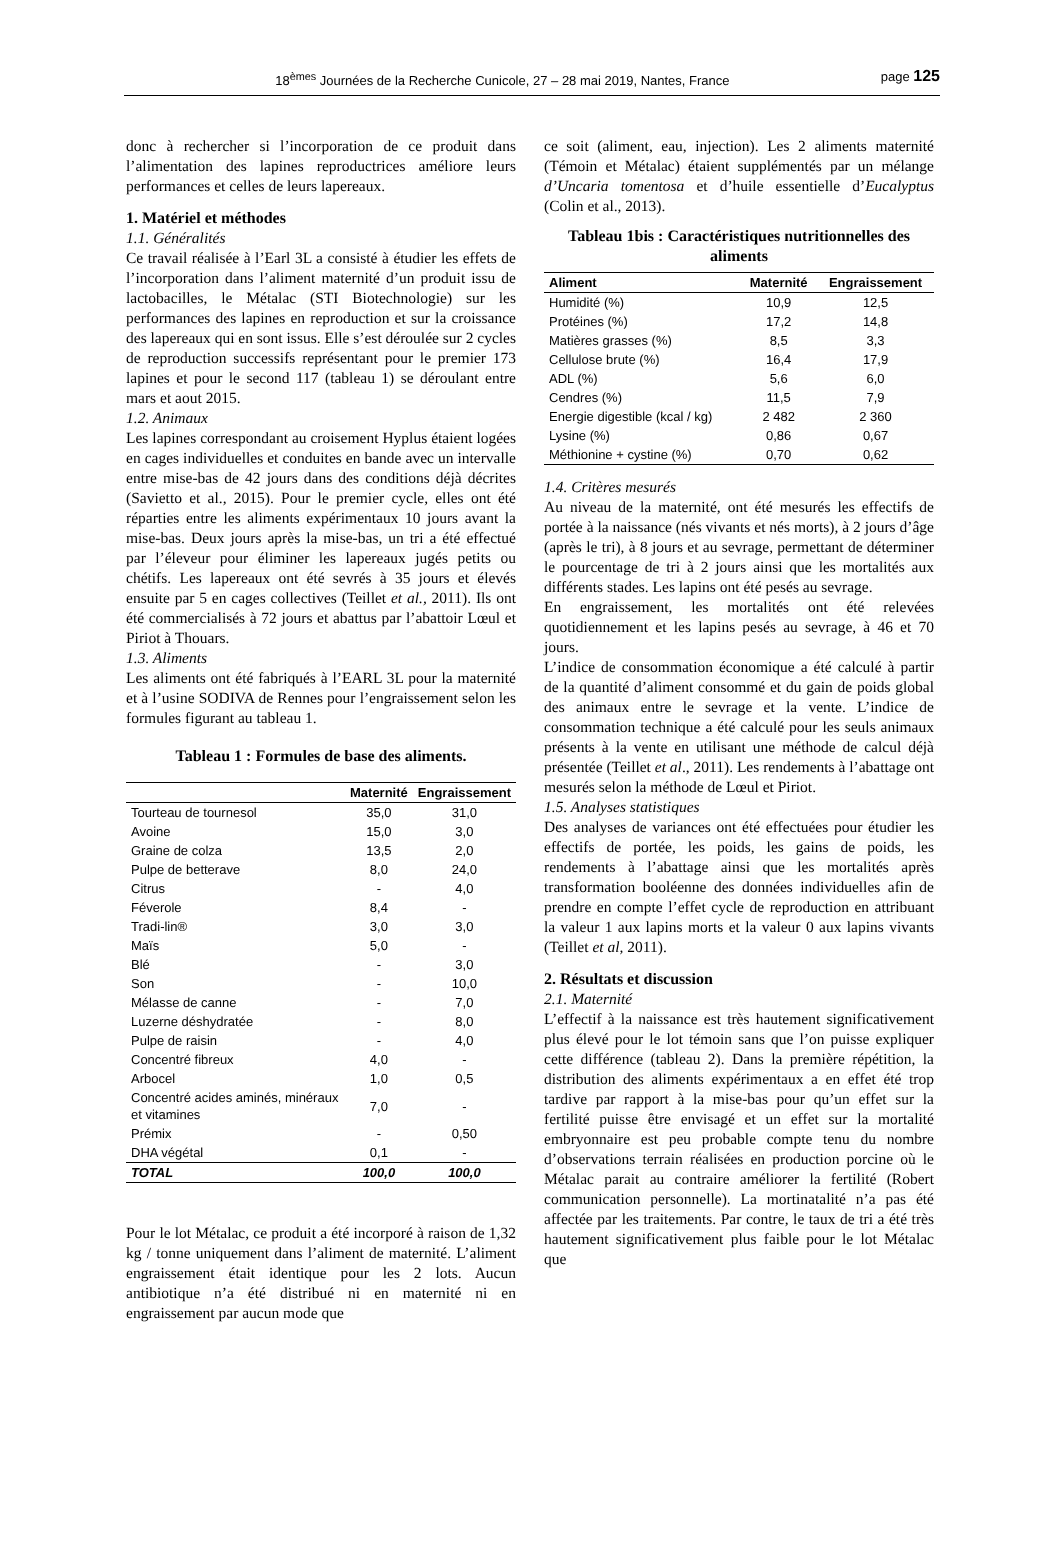18<sup>èmes</sup> Journées de la Recherche Cunicole, 27 – 28 mai 2019, Nantes, France page 125
donc à rechercher si l’incorporation de ce produit dans l’alimentation des lapines reproductrices améliore leurs performances et celles de leurs lapereaux.
1. Matériel et méthodes
1.1. Généralités
Ce travail réalisée à l’Earl 3L a consisté à étudier les effets de l’incorporation dans l’aliment maternité d’un produit issu de lactobacilles, le Métalac (STI Biotechnologie) sur les performances des lapines en reproduction et sur la croissance des lapereaux qui en sont issus. Elle s’est déroulée sur 2 cycles de reproduction successifs représentant pour le premier 173 lapines et pour le second 117 (tableau 1) se déroulant entre mars et aout 2015.
1.2. Animaux
Les lapines correspondant au croisement Hyplus étaient logées en cages individuelles et conduites en bande avec un intervalle entre mise-bas de 42 jours dans des conditions déjà décrites (Savietto et al., 2015). Pour le premier cycle, elles ont été réparties entre les aliments expérimentaux 10 jours avant la mise-bas. Deux jours après la mise-bas, un tri a été effectué par l’éleveur pour éliminer les lapereaux jugés petits ou chétifs. Les lapereaux ont été sevrés à 35 jours et élevés ensuite par 5 en cages collectives (Teillet et al., 2011). Ils ont été commercialisés à 72 jours et abattus par l’abattoir Lœul et Piriot à Thouars.
1.3. Aliments
Les aliments ont été fabriqués à l’EARL 3L pour la maternité et à l’usine SODIVA de Rennes pour l’engraissement selon les formules figurant au tableau 1.
Tableau 1 : Formules de base des aliments.
| | Maternité | Engraissement |
| --- | --- | --- |
| Tourteau de tournesol | 35,0 | 31,0 |
| Avoine | 15,0 | 3,0 |
| Graine de colza | 13,5 | 2,0 |
| Pulpe de betterave | 8,0 | 24,0 |
| Citrus | - | 4,0 |
| Féverole | 8,4 | - |
| Tradi-lin® | 3,0 | 3,0 |
| Maïs | 5,0 | - |
| Blé | - | 3,0 |
| Son | - | 10,0 |
| Mélasse de canne | - | 7,0 |
| Luzerne déshydratée | - | 8,0 |
| Pulpe de raisin | - | 4,0 |
| Concentré fibreux | 4,0 | - |
| Arbocel | 1,0 | 0,5 |
| Concentré acides aminés, minéraux et vitamines | 7,0 | - |
| Prémix | - | 0,50 |
| DHA végétal | 0,1 | - |
| TOTAL | 100,0 | 100,0 |
Pour le lot Métalac, ce produit a été incorporé à raison de 1,32 kg / tonne uniquement dans l’aliment de maternité. L’aliment engraissement était identique pour les 2 lots. Aucun antibiotique n’a été distribué ni en maternité ni en engraissement par aucun mode que
ce soit (aliment, eau, injection). Les 2 aliments maternité (Témoin et Métalac) étaient supplémentés par un mélange d’Uncaria tomentosa et d’huile essentielle d’Eucalyptus (Colin et al., 2013).
Tableau 1bis : Caractéristiques nutritionnelles des aliments
| Aliment | Maternité | Engraissement |
| --- | --- | --- |
| Humidité (%) | 10,9 | 12,5 |
| Protéines (%) | 17,2 | 14,8 |
| Matières grasses (%) | 8,5 | 3,3 |
| Cellulose brute (%) | 16,4 | 17,9 |
| ADL (%) | 5,6 | 6,0 |
| Cendres (%) | 11,5 | 7,9 |
| Energie digestible (kcal / kg) | 2 482 | 2 360 |
| Lysine (%) | 0,86 | 0,67 |
| Méthionine + cystine (%) | 0,70 | 0,62 |
1.4. Critères mesurés
Au niveau de la maternité, ont été mesurés les effectifs de portée à la naissance (nés vivants et nés morts), à 2 jours d’âge (après le tri), à 8 jours et au sevrage, permettant de déterminer le pourcentage de tri à 2 jours ainsi que les mortalités aux différents stades. Les lapins ont été pesés au sevrage.
En engraissement, les mortalités ont été relevées quotidiennement et les lapins pesés au sevrage, à 46 et 70 jours.
L’indice de consommation économique a été calculé à partir de la quantité d’aliment consommé et du gain de poids global des animaux entre le sevrage et la vente. L’indice de consommation technique a été calculé pour les seuls animaux présents à la vente en utilisant une méthode de calcul déjà présentée (Teillet et al., 2011). Les rendements à l’abattage ont mesurés selon la méthode de Lœul et Piriot.
1.5. Analyses statistiques
Des analyses de variances ont été effectuées pour étudier les effectifs de portée, les poids, les gains de poids, les rendements à l’abattage ainsi que les mortalités après transformation booléenne des données individuelles afin de prendre en compte l’effet cycle de reproduction en attribuant la valeur 1 aux lapins morts et la valeur 0 aux lapins vivants (Teillet et al, 2011).
2. Résultats et discussion
2.1. Maternité
L’effectif à la naissance est très hautement significativement plus élevé pour le lot témoin sans que l’on puisse expliquer cette différence (tableau 2). Dans la première répétition, la distribution des aliments expérimentaux a en effet été trop tardive par rapport à la mise-bas pour qu’un effet sur la fertilité puisse être envisagé et un effet sur la mortalité embryonnaire est peu probable compte tenu du nombre d’observations terrain réalisées en production porcine où le Métalac parait au contraire améliorer la fertilité (Robert communication personnelle). La mortinatalité n’a pas été affectée par les traitements. Par contre, le taux de tri a été très hautement significativement plus faible pour le lot Métalac que